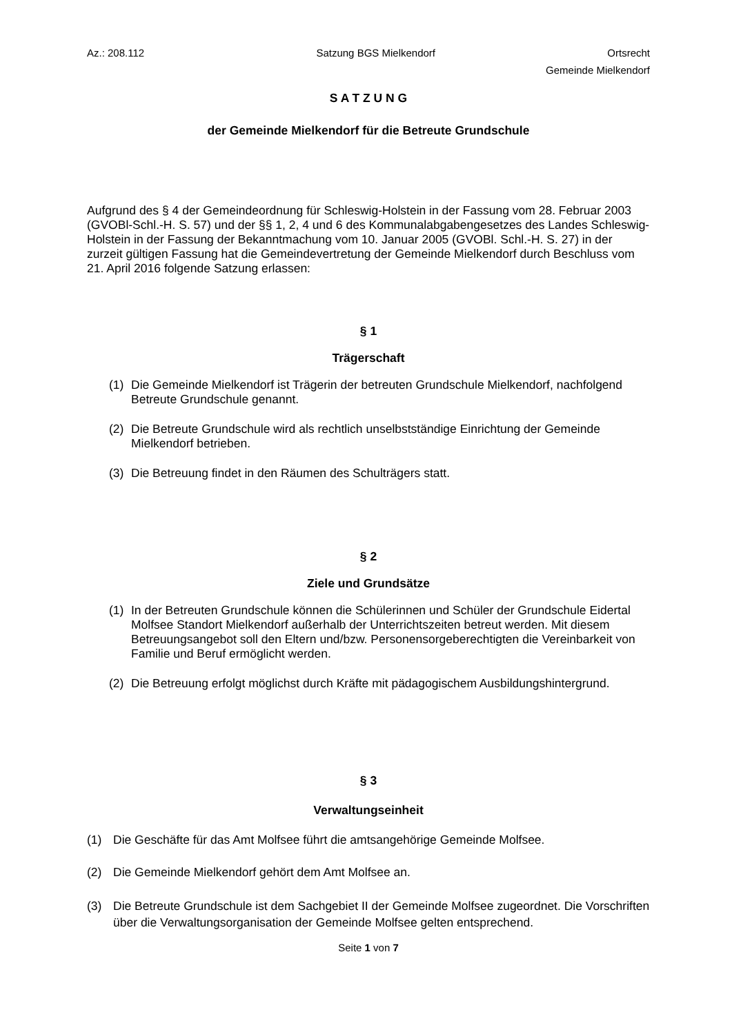Az.: 208.112 Satzung BGS Mielkendorf Ortsrecht
Gemeinde Mielkendorf
S A T Z U N G
der Gemeinde Mielkendorf für die Betreute Grundschule
Aufgrund des § 4 der Gemeindeordnung für Schleswig-Holstein in der Fassung vom 28. Februar 2003 (GVOBl-Schl.-H. S. 57) und der §§ 1, 2, 4 und 6 des Kommunalabgabengesetzes des Landes Schleswig-Holstein in der Fassung der Bekanntmachung vom 10. Januar 2005 (GVOBl. Schl.-H. S. 27) in der zurzeit gültigen Fassung hat die Gemeindevertretung der Gemeinde Mielkendorf durch Beschluss vom 21. April 2016 folgende Satzung erlassen:
§ 1
Trägerschaft
(1) Die Gemeinde Mielkendorf ist Trägerin der betreuten Grundschule Mielkendorf, nachfolgend Betreute Grundschule genannt.
(2) Die Betreute Grundschule wird als rechtlich unselbstständige Einrichtung der Gemeinde Mielkendorf betrieben.
(3) Die Betreuung findet in den Räumen des Schulträgers statt.
§ 2
Ziele und Grundsätze
(1) In der Betreuten Grundschule können die Schülerinnen und Schüler der Grundschule Eidertal Molfsee Standort Mielkendorf außerhalb der Unterrichtszeiten betreut werden. Mit diesem Betreuungsangebot soll den Eltern und/bzw. Personensorgeberechtigten die Vereinbarkeit von Familie und Beruf ermöglicht werden.
(2) Die Betreuung erfolgt möglichst durch Kräfte mit pädagogischem Ausbildungshintergrund.
§ 3
Verwaltungseinheit
(1) Die Geschäfte für das Amt Molfsee führt die amtsangehörige Gemeinde Molfsee.
(2) Die Gemeinde Mielkendorf gehört dem Amt Molfsee an.
(3) Die Betreute Grundschule ist dem Sachgebiet II der Gemeinde Molfsee zugeordnet. Die Vorschriften über die Verwaltungsorganisation der Gemeinde Molfsee gelten entsprechend.
Seite 1 von 7